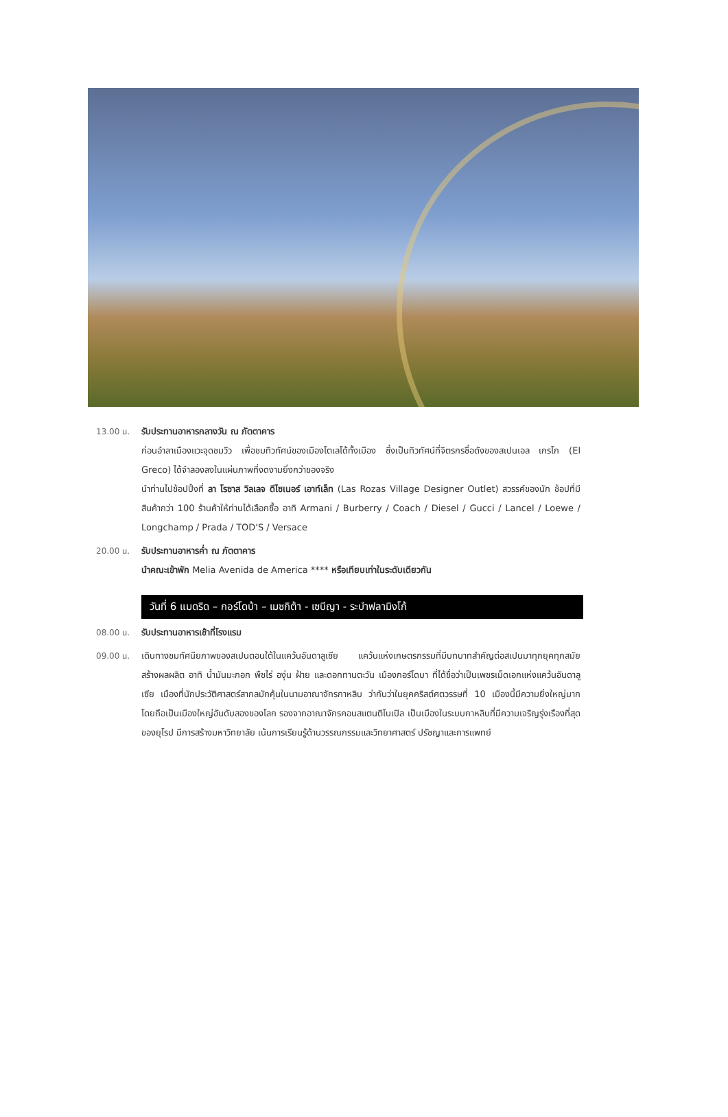13.00 น. รับประทานอาหารกลางวัน ณ ภัตตาคาร
ก่อนอำลาเมืองแวะจุดชมวิว เพื่อชมทิวทัศน์ของเมืองโตเลโด้ทั้งเมือง ซึ่งเป็นทิวทัศน์ที่จิตรกรชื่อดังของสเปนเอล เกรโก (El Greco) ได้จำลองลงในแผ่นภาพที่งดงามยิ่งกว่าของจริง
นำท่านไปช้อปปิ้งที่ ลา โรซาส วิลเลจ ดีไซเนอร์ เอาท์เล็ท (Las Rozas Village Designer Outlet) สวรรค์ของนัก ช้อปที่มีสินค้ากว่า 100 ร้านค้าให้ท่านได้เลือกซื้อ อาทิ Armani / Burberry / Coach / Diesel / Gucci / Lancel / Loewe / Longchamp / Prada / TOD'S / Versace
20.00 น. รับประทานอาหารค่ำ ณ ภัตตาคาร
นำคณะเข้าพัก Melia Avenida de America **** หรือเทียบเท่าในระดับเดียวกัน
วันที่ 6 แมดริด – กอร์โดบ้า – เมซกิต้า - เซบีญา - ระบำฟลามิงโก้
08.00 น. รับประทานอาหารเช้าที่โรงแรม
09.00 น.
เดินทางชมทัศนียภาพของสเปนตอนใต้ในแคว้นอันดาลูเซีย แคว้นแห่งเกษตรกรรมที่มีบทบาทสำคัญต่อสเปนมาทุกยุคทุกสมัย สร้างผลผลิต อาทิ น้ำมันมะกอก พืชไร่ องุ่น ฝ้าย และดอกทานตะวัน เมืองกอร์โดบา ที่ได้ชื่อว่าเป็นเพชรเม็ดเอกแห่งแคว้นอันดาลูเซีย เมืองที่นักประวัติศาสตร์สากลมักคุ้นในนามอาณาจักรกาหลิบ ว่ากันว่าในยุคคริสต์ศตวรรษที่ 10 เมืองนี้มีความยิ่งใหญ่มาก โดยถือเป็นเมืองใหญ่อันดับสองของโลก รองจากอาณาจักรคอนสแตนติโนเปิล เป็นเมืองในระบบกาหลิบที่มีความเจริญรุ่งเรืองที่สุดของยุโรป มีการสร้างมหาวิทยาลัย เน้นการเรียนรู้ด้านวรรณกรรมและวิทยาศาสตร์ ปรัชญาและการแพทย์